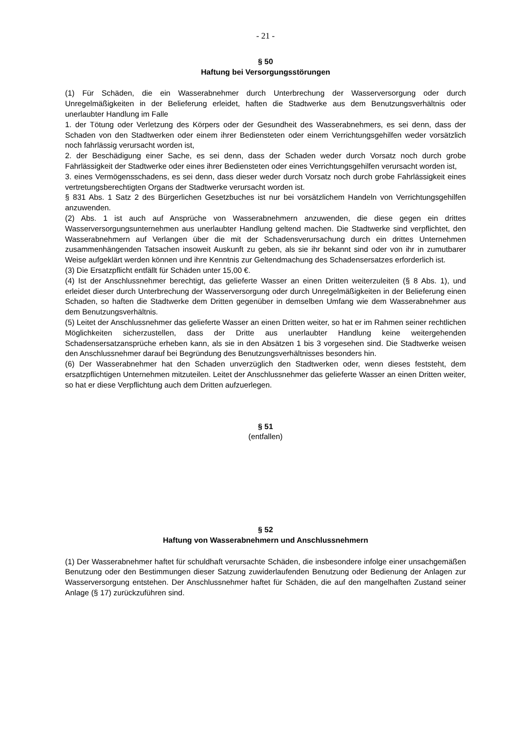- 21 -
§ 50
Haftung bei Versorgungsstörungen
(1) Für Schäden, die ein Wasserabnehmer durch Unterbrechung der Wasserversorgung oder durch Unregelmäßigkeiten in der Belieferung erleidet, haften die Stadtwerke aus dem Benutzungsverhältnis oder unerlaubter Handlung im Falle
1. der Tötung oder Verletzung des Körpers oder der Gesundheit des Wasserabnehmers, es sei denn, dass der Schaden von den Stadtwerken oder einem ihrer Bediensteten oder einem Verrichtungsgehilfen weder vorsätzlich noch fahrlässig verursacht worden ist,
2. der Beschädigung einer Sache, es sei denn, dass der Schaden weder durch Vorsatz noch durch grobe Fahrlässigkeit der Stadtwerke oder eines ihrer Bediensteten oder eines Verrichtungsgehilfen verursacht worden ist,
3. eines Vermögensschadens, es sei denn, dass dieser weder durch Vorsatz noch durch grobe Fahrlässigkeit eines vertretungsberechtigten Organs der Stadtwerke verursacht worden ist.
§ 831 Abs. 1 Satz 2 des Bürgerlichen Gesetzbuches ist nur bei vorsätzlichem Handeln von Verrichtungsgehilfen anzuwenden.
(2) Abs. 1 ist auch auf Ansprüche von Wasserabnehmern anzuwenden, die diese gegen ein drittes Wasserversorgungsunternehmen aus unerlaubter Handlung geltend machen. Die Stadtwerke sind verpflichtet, den Wasserabnehmern auf Verlangen über die mit der Schadensverursachung durch ein drittes Unternehmen zusammenhängenden Tatsachen insoweit Auskunft zu geben, als sie ihr bekannt sind oder von ihr in zumutbarer Weise aufgeklärt werden können und ihre Kenntnis zur Geltendmachung des Schadensersatzes erforderlich ist.
(3) Die Ersatzpflicht entfällt für Schäden unter 15,00 €.
(4) Ist der Anschlussnehmer berechtigt, das gelieferte Wasser an einen Dritten weiterzuleiten (§ 8 Abs. 1), und erleidet dieser durch Unterbrechung der Wasserversorgung oder durch Unregelmäßigkeiten in der Belieferung einen Schaden, so haften die Stadtwerke dem Dritten gegenüber in demselben Umfang wie dem Wasserabnehmer aus dem Benutzungsverhältnis.
(5) Leitet der Anschlussnehmer das gelieferte Wasser an einen Dritten weiter, so hat er im Rahmen seiner rechtlichen Möglichkeiten sicherzustellen, dass der Dritte aus unerlaubter Handlung keine weitergehenden Schadensersatzansprüche erheben kann, als sie in den Absätzen 1 bis 3 vorgesehen sind. Die Stadtwerke weisen den Anschlussnehmer darauf bei Begründung des Benutzungsverhältnisses besonders hin.
(6) Der Wasserabnehmer hat den Schaden unverzüglich den Stadtwerken oder, wenn dieses feststeht, dem ersatzpflichtigen Unternehmen mitzuteilen. Leitet der Anschlussnehmer das gelieferte Wasser an einen Dritten weiter, so hat er diese Verpflichtung auch dem Dritten aufzuerlegen.
§ 51
(entfallen)
§ 52
Haftung von Wasserabnehmern und Anschlussnehmern
(1) Der Wasserabnehmer haftet für schuldhaft verursachte Schäden, die insbesondere infolge einer unsachgemäßen Benutzung oder den Bestimmungen dieser Satzung zuwiderlaufenden Benutzung oder Bedienung der Anlagen zur Wasserversorgung entstehen. Der Anschlussnehmer haftet für Schäden, die auf den mangelhaften Zustand seiner Anlage (§ 17) zurückzuführen sind.